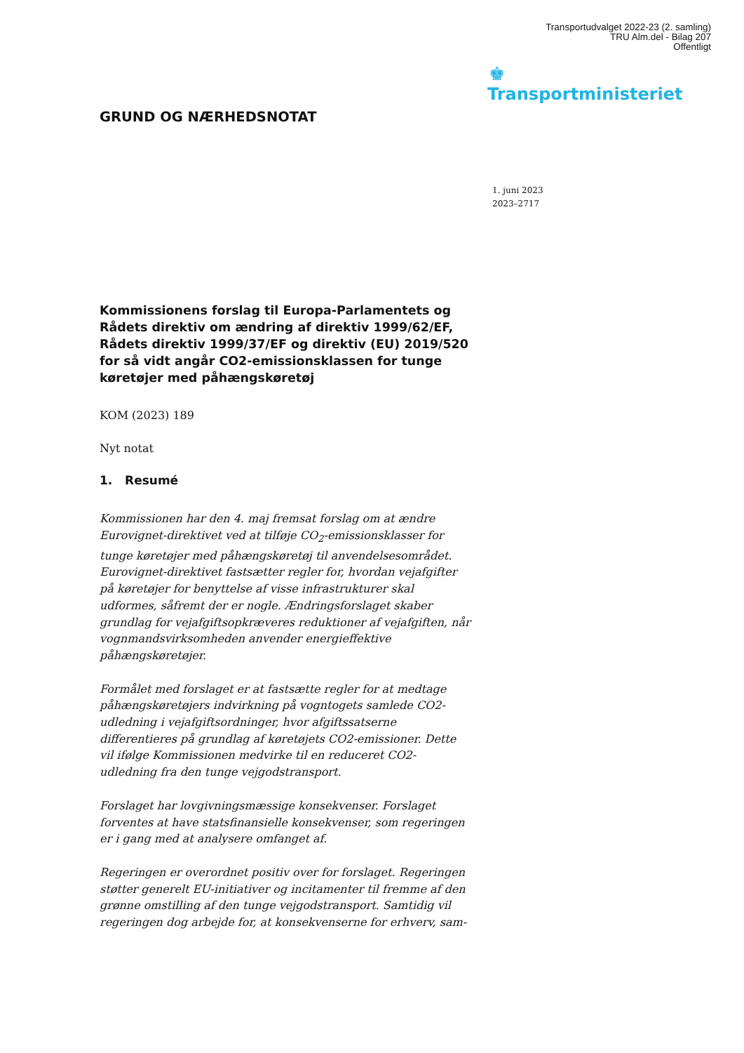Transportudvalget 2022-23 (2. samling)
TRU Alm.del - Bilag 207
Offentligt
♚
Transportministeriet
GRUND OG NÆRHEDSNOTAT
1. juni 2023
2023–2717
Kommissionens forslag til Europa-Parlamentets og Rådets direktiv om ændring af direktiv 1999/62/EF, Rådets direktiv 1999/37/EF og direktiv (EU) 2019/520 for så vidt angår CO2-emissionsklassen for tunge køretøjer med påhængskøretøj
KOM (2023) 189
Nyt notat
1. Resumé
Kommissionen har den 4. maj fremsat forslag om at ændre Eurovignet-direktivet ved at tilføje CO<sub>2</sub>-emissionsklasser for tunge køretøjer med påhængskøretøj til anvendelsesområdet. Eurovignet-direktivet fastsætter regler for, hvordan vejafgifter på køretøjer for benyttelse af visse infrastrukturer skal udformes, såfremt der er nogle. Ændringsforslaget skaber grundlag for vejafgiftsopkræveres reduktioner af vejafgiften, når vognmandsvirksomheden anvender energieffektive påhængskøretøjer.
Formålet med forslaget er at fastsætte regler for at medtage påhængskøretøjers indvirkning på vogntogets samlede CO2-udledning i vejafgiftsordninger, hvor afgiftssatserne differentieres på grundlag af køretøjets CO2-emissioner. Dette vil ifølge Kommissionen medvirke til en reduceret CO2-udledning fra den tunge vejgodstransport.
Forslaget har lovgivningsmæssige konsekvenser. Forslaget forventes at have statsfinansielle konsekvenser, som regeringen er i gang med at analysere omfanget af.
Regeringen er overordnet positiv over for forslaget. Regeringen støtter generelt EU-initiativer og incitamenter til fremme af den grønne omstilling af den tunge vejgodstransport. Samtidig vil regeringen dog arbejde for, at konsekvenserne for erhverv, sam-